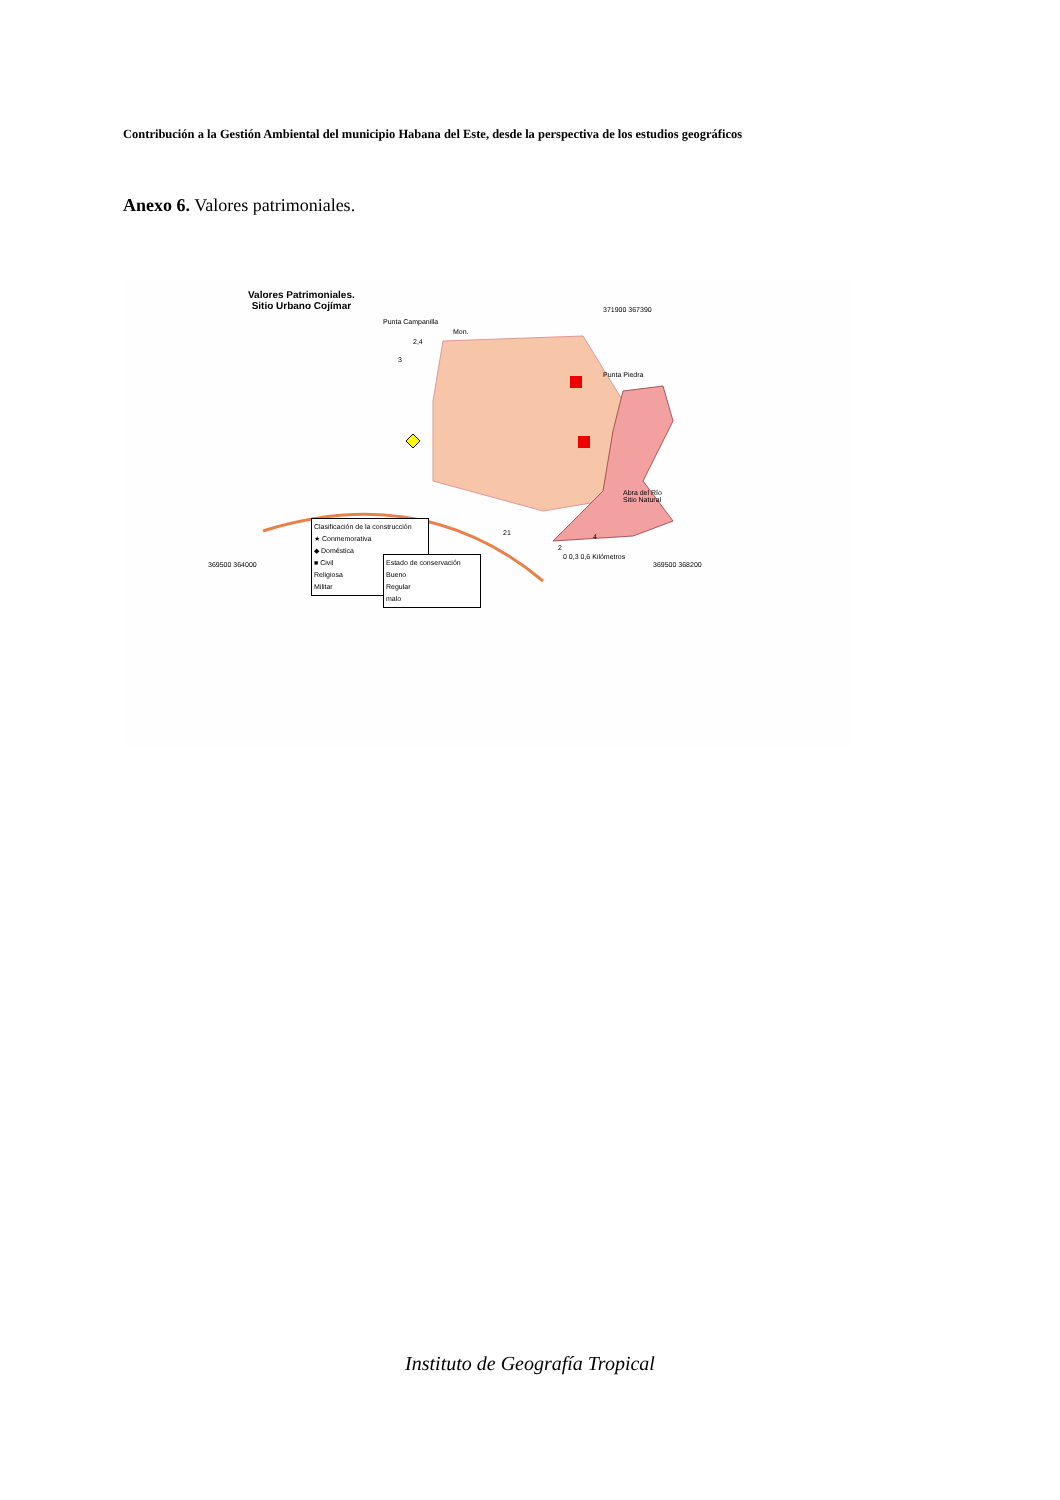Contribución a la Gestión Ambiental del municipio Habana del Este, desde la perspectiva de los estudios geográficos
Anexo 6. Valores patrimoniales.
Valores Patrimoniales.
Sitio Urbano Cojímar
Punta Campanilla
Mon.
2,4
3
371900 367390
Punta Piedra
Abra del Río
Sitio Natural
21
2
4
0 0,3 0,6 Kilómetros
369500 364000 369500 368200
Clasificación de la construcción
★ Conmemorativa
◆ Doméstica
■ Civil
Religiosa
Militar
Estado de conservación
Bueno
Regular
malo
Instituto de Geografía Tropical